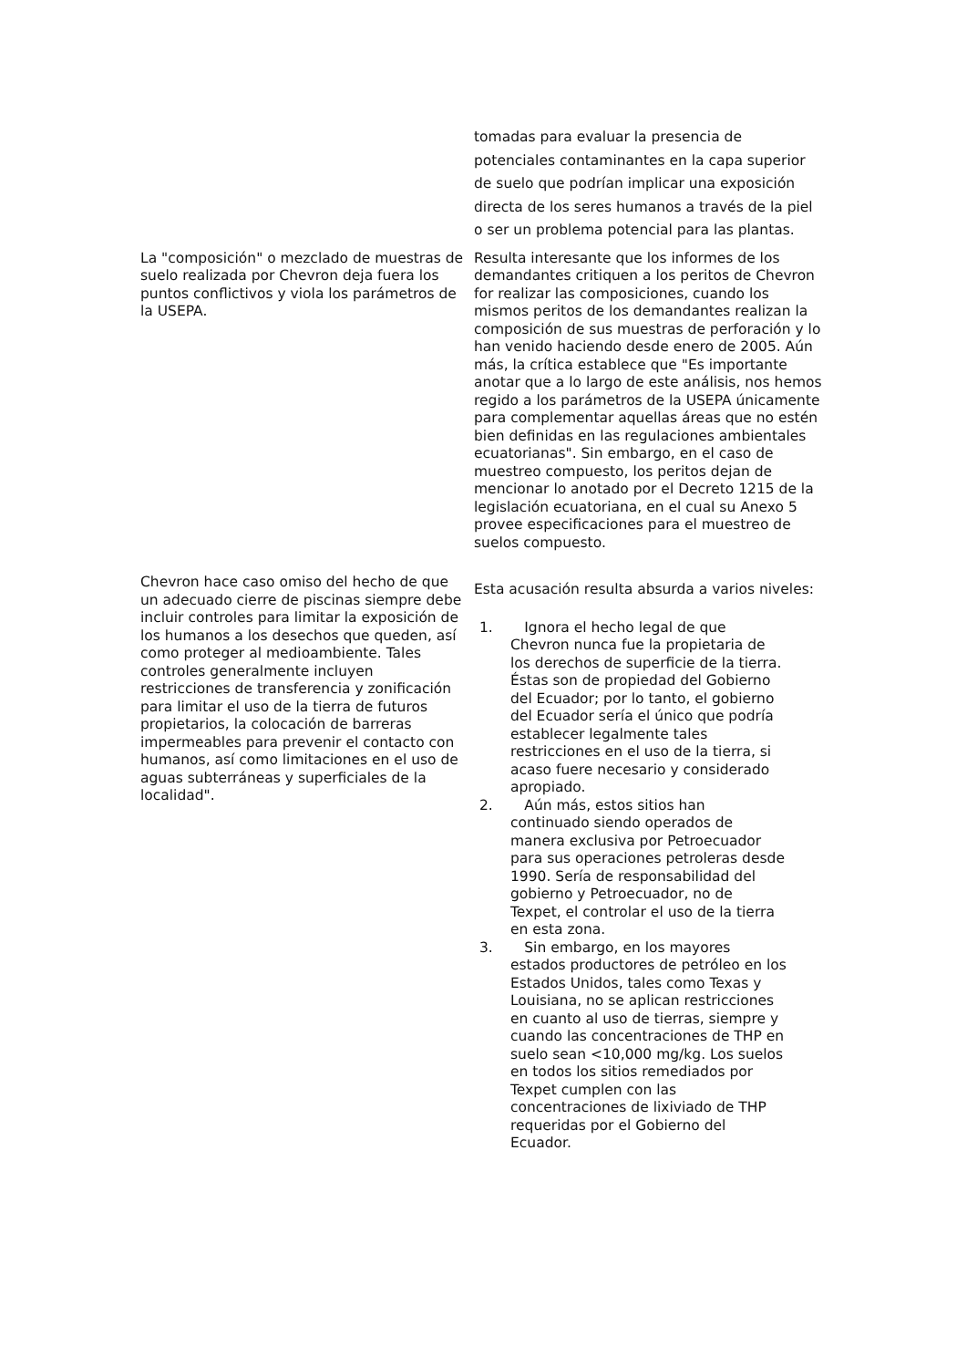| | tomadas para evaluar la presencia de potenciales contaminantes en la capa superior de suelo que podrían implicar una exposición directa de los seres humanos a través de la piel o ser un problema potencial para las plantas. |
| La "composición" o mezclado de muestras de suelo realizada por Chevron deja fuera los puntos conflictivos y viola los parámetros de la USEPA. | Resulta interesante que los informes de los demandantes critiquen a los peritos de Chevron for realizar las composiciones, cuando los mismos peritos de los demandantes realizan la composición de sus muestras de perforación y lo han venido haciendo desde enero de 2005. Aún más, la crítica establece que "Es importante anotar que a lo largo de este análisis, nos hemos regido a los parámetros de la USEPA únicamente para complementar aquellas áreas que no estén bien definidas en las regulaciones ambientales ecuatorianas". Sin embargo, en el caso de muestreo compuesto, los peritos dejan de mencionar lo anotado por el Decreto 1215 de la legislación ecuatoriana, en el cual su Anexo 5 provee especificaciones para el muestreo de suelos compuesto. |
| Chevron hace caso omiso del hecho de que un adecuado cierre de piscinas siempre debe incluir controles para limitar la exposición de los humanos a los desechos que queden, así como proteger al medioambiente. Tales controles generalmente incluyen restricciones de transferencia y zonificación para limitar el uso de la tierra de futuros propietarios, la colocación de barreras impermeables para prevenir el contacto con humanos, así como limitaciones en el uso de aguas subterráneas y superficiales de la localidad". | Esta acusación resulta absurda a varios niveles: 1. Ignora el hecho legal de que Chevron nunca fue la propietaria de los derechos de superficie de la tierra. Éstas son de propiedad del Gobierno del Ecuador; por lo tanto, el gobierno del Ecuador sería el único que podría establecer legalmente tales restricciones en el uso de la tierra, si acaso fuere necesario y considerado apropiado. 2. Aún más, estos sitios han continuado siendo operados de manera exclusiva por Petroecuador para sus operaciones petroleras desde 1990. Sería de responsabilidad del gobierno y Petroecuador, no de Texpet, el controlar el uso de la tierra en esta zona. 3. Sin embargo, en los mayores estados productores de petróleo en los Estados Unidos, tales como Texas y Louisiana, no se aplican restricciones en cuanto al uso de tierras, siempre y cuando las concentraciones de THP en suelo sean <10,000 mg/kg. Los suelos en todos los sitios remediados por Texpet cumplen con las concentraciones de lixiviado de THP requeridas por el Gobierno del Ecuador. |